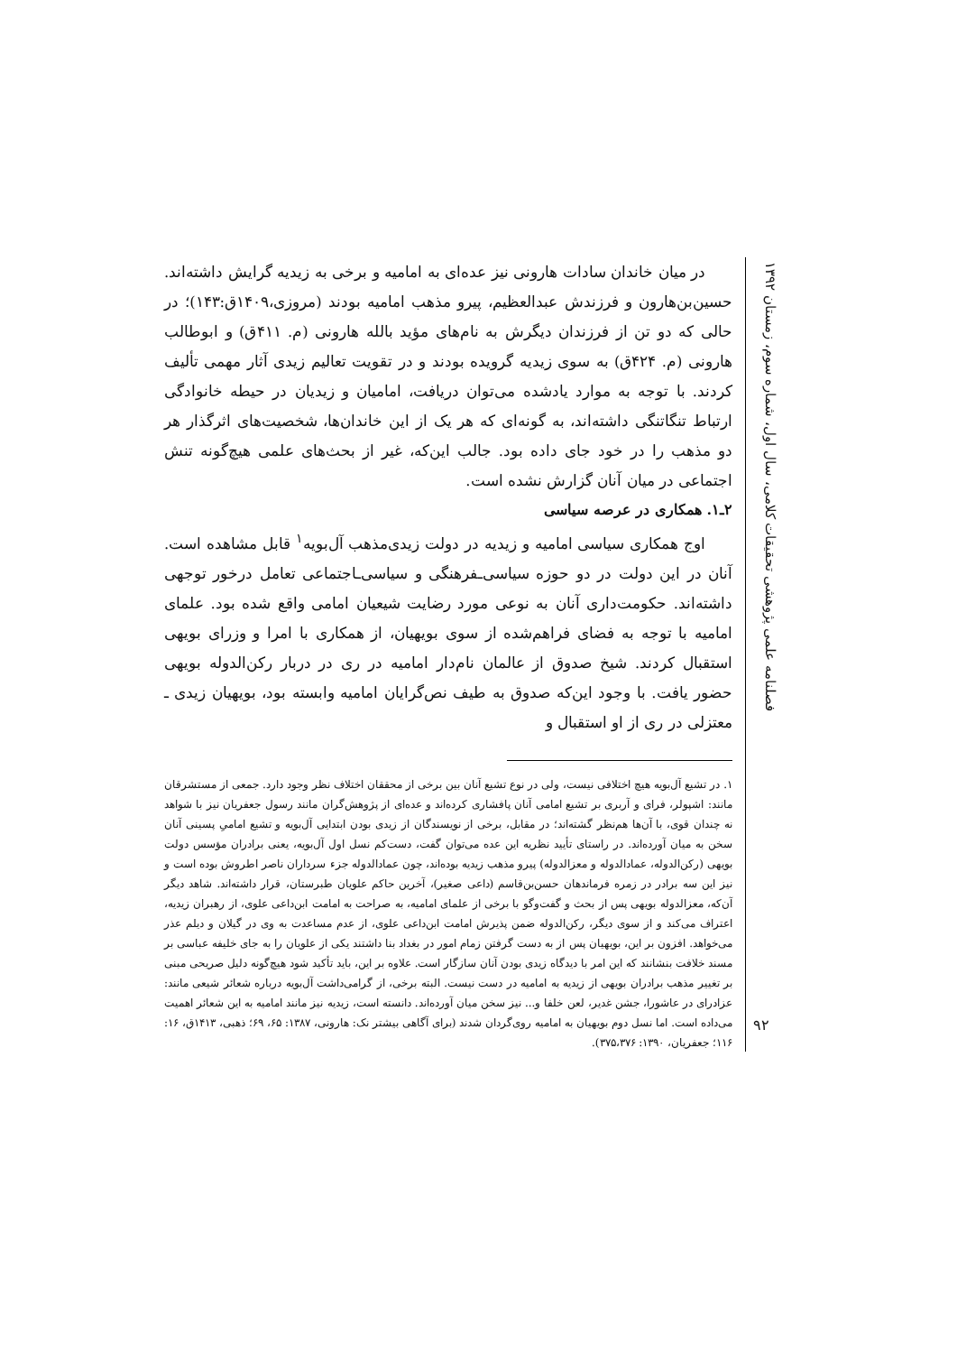فصلنامه علمی پژوهشی تحقیقات کلامی، سال اول، شماره سوم، زمستان ۱۳۹۲
۹۲
در میان خاندان سادات هارونی نیز عده‌ای به امامیه و برخی به زیدیه گرایش داشته‌اند. حسین‌بن‌هارون و فرزندش عبدالعظیم، پیرو مذهب امامیه بودند (مروزی،۱۴۰۹ق:۱۴۳)؛ در حالی که دو تن از فرزندان دیگرش به نام‌های مؤید بالله هارونی (م. ۴۱۱ق) و ابوطالب هارونی (م. ۴۲۴ق) به سوی زیدیه گرویده بودند و در تقویت تعالیم زیدی آثار مهمی تألیف کردند. با توجه به موارد یادشده می‌توان دریافت، امامیان و زیدیان در حیطه خانوادگی ارتباط تنگاتنگی داشته‌اند، به گونه‌ای که هر یک از این خاندان‌ها، شخصیت‌های اثرگذار هر دو مذهب را در خود جای داده بود. جالب این‌که، غیر از بحث‌های علمی هیچ‌گونه تنش اجتماعی در میان آنان گزارش نشده است.
۲ـ۱. همکاری در عرصه سیاسی
اوج همکاری سیاسی امامیه و زیدیه در دولت زیدی‌مذهب آل‌بویه<sup>۱</sup> قابل مشاهده است. آنان در این دولت در دو حوزه سیاسی‌ـفرهنگی و سیاسی‌ـاجتماعی تعامل درخور توجهی داشته‌اند. حکومت‌داری آنان به نوعی مورد رضایت شیعیان امامی واقع شده بود. علمای امامیه با توجه به فضای فراهم‌شده از سوی بویهیان، از همکاری با امرا و وزرای بویهی استقبال کردند. شیخ صدوق از عالمان نام‌دار امامیه در ری در دربار رکن‌الدوله بویهی حضور یافت. با وجود این‌که صدوق به طیف نص‌گرایان امامیه وابسته بود، بویهیان زیدی ـ معتزلی در ری از او استقبال و
۱. در تشیع آل‌بویه هیچ اختلافی نیست، ولی در نوع تشیع آنان بین برخی از محققان اختلاف نظر وجود دارد. جمعی از مستشرقان مانند: اشپولر، فرای و آربری بر تشیع امامی آنان پافشاری کرده‌اند و عده‌ای از پژوهش‌گران مانند رسول جعفریان نیز با شواهد نه چندان قوی، با آن‌ها هم‌نظر گشته‌اند؛ در مقابل، برخی از نویسندگان از زیدی بودن ابتدایی آل‌بویه و تشیع امامیِ پسینی آنان سخن به میان آورده‌اند. در راستای تأیید نظریه این عده می‌توان گفت، دست‌کم نسل اول آل‌بویه، یعنی برادران مؤسس دولت بویهی (رکن‌الدوله، عمادالدوله و معزالدوله) پیرو مذهب زیدیه بوده‌اند، چون عمادالدوله جزء سرداران ناصر اطروش بوده است و نیز این سه برادر در زمره فرماندهان حسن‌بن‌قاسم (داعی صغیر)، آخرین حاکم علویان طبرستان، قرار داشته‌اند. شاهد دیگر آن‌که، معزالدوله بویهی پس از بحث و گفت‌وگو با برخی از علمای امامیه، به صراحت به امامت ابن‌داعی علوی، از رهبران زیدیه، اعتراف می‌کند و از سوی دیگر، رکن‌الدوله ضمن پذیرش امامت ابن‌داعی علوی، از عدم مساعدت به وی در گیلان و دیلم عذر می‌خواهد. افزون بر این، بویهیان پس از به دست گرفتن زمام امور در بغداد بنا داشتند یکی از علویان را به جای خلیفه عباسی بر مسند خلافت بنشانند که این امر با دیدگاه زیدی بودن آنان سازگار است. علاوه بر این، باید تأکید شود هیچ‌گونه دلیل صریحی مبنی بر تغییر مذهب برادران بویهی از زیدیه به امامیه در دست نیست. البته برخی، از گرامی‌داشت آل‌بویه درباره شعائر شیعی مانند: عزادرای در عاشورا، جشن غدیر، لعن خلفا و... نیز سخن میان آورده‌اند. دانسته است، زیدیه نیز مانند امامیه به این شعائر اهمیت می‌داده است. اما نسل دوم بویهیان به امامیه روی‌گردان شدند (برای آگاهی بیشتر نک: هارونی، ۱۳۸۷: ۶۵، ۶۹؛ ذهبی، ۱۴۱۳ق، ۱۶: ۱۱۶؛ جعفریان، ۱۳۹۰: ۳۷۵،۳۷۶).